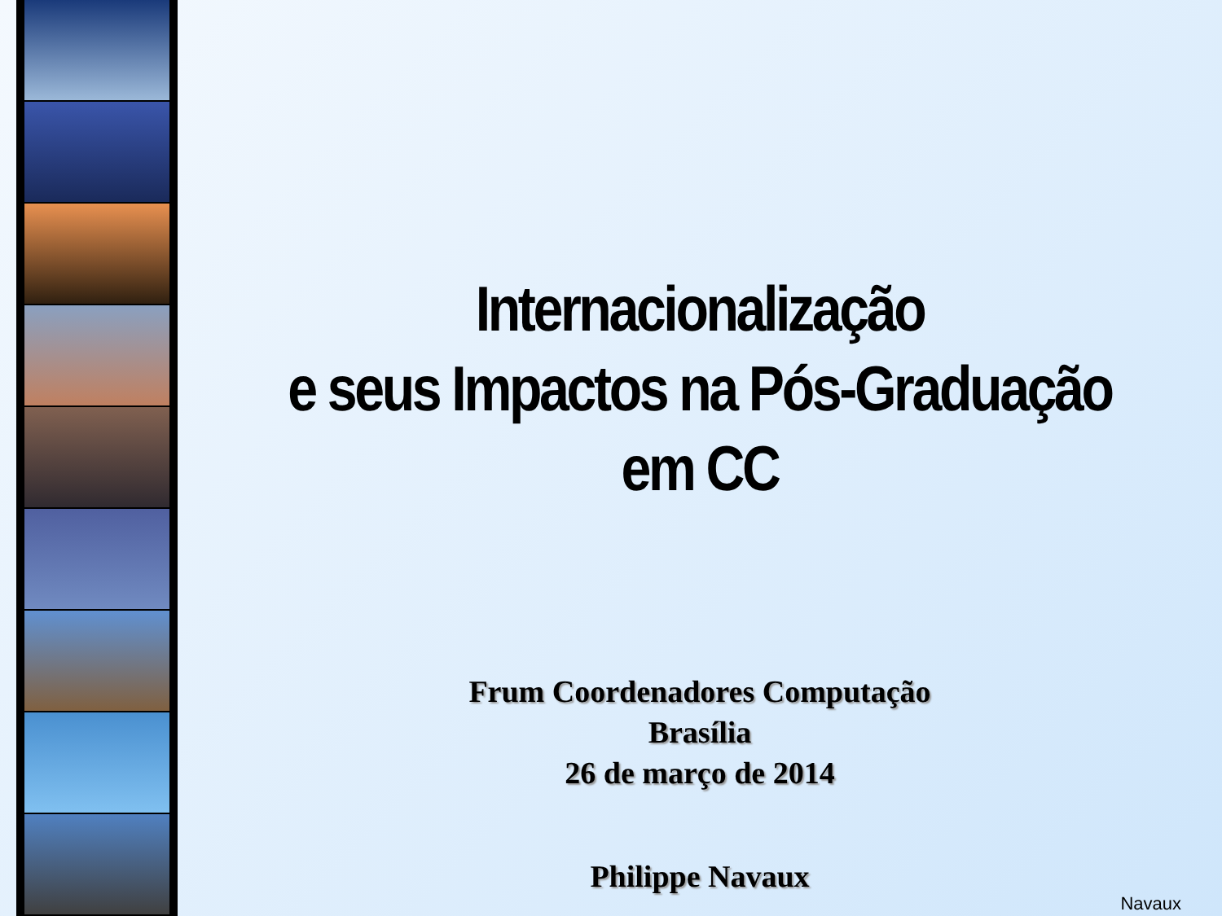Internacionalização
e seus Impactos na Pós-Graduação
em CC
Frum Coordenadores Computação
Brasília
26 de março de 2014
Philippe Navaux
Navaux